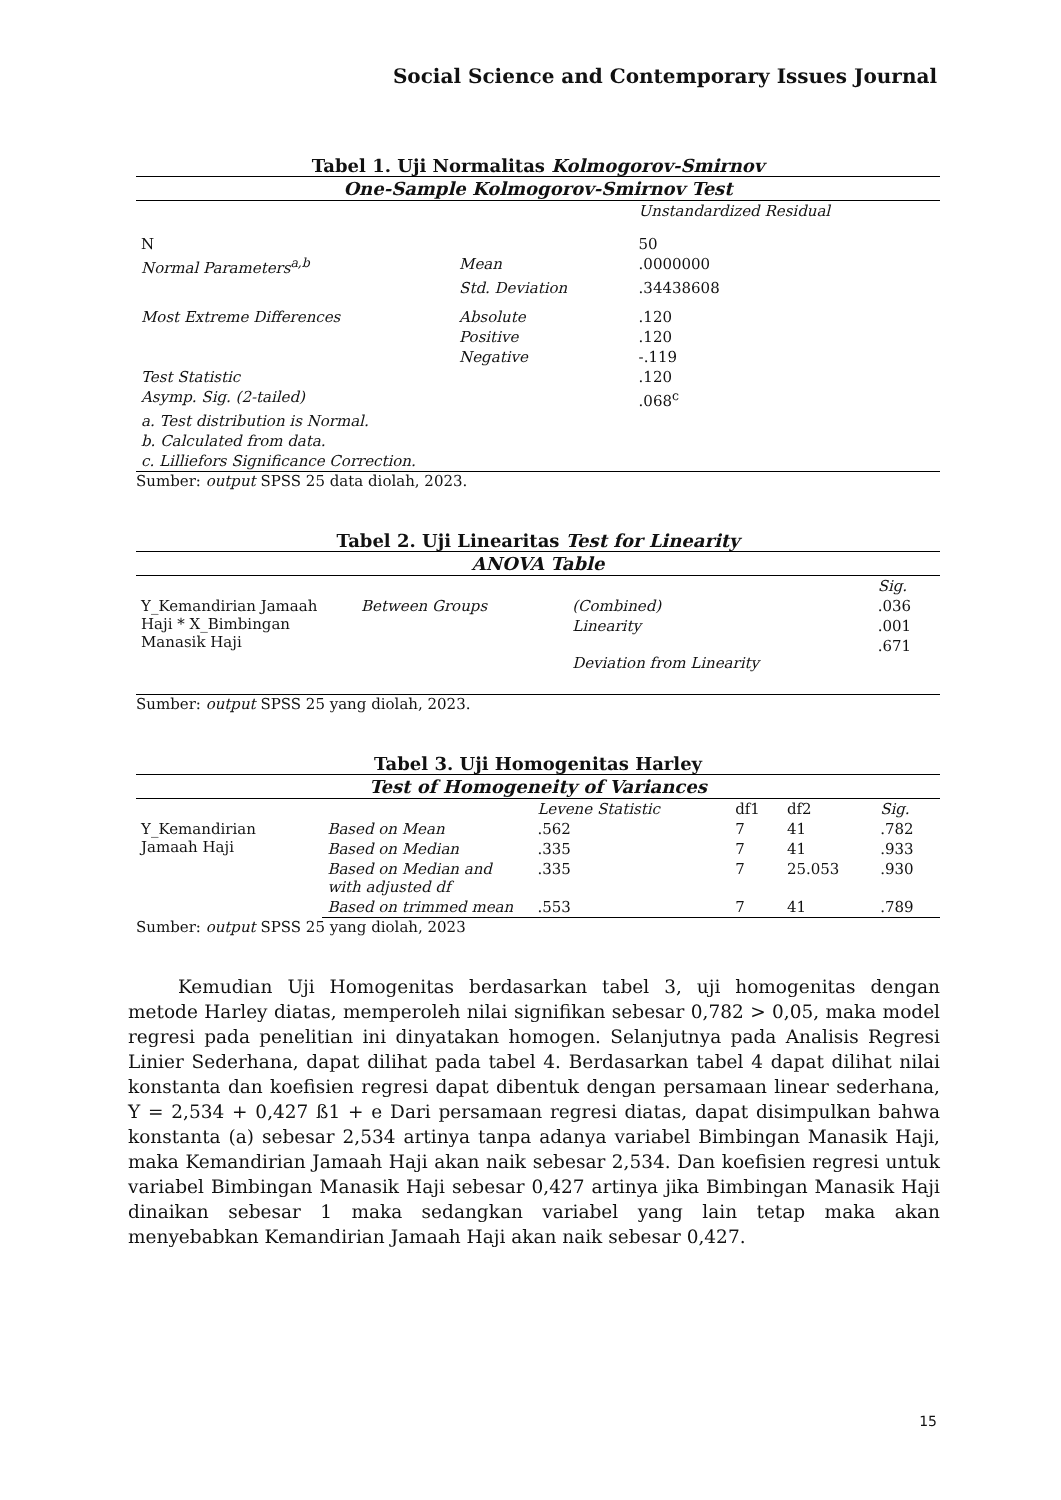Social Science and Contemporary Issues Journal
Tabel 1. Uji Normalitas Kolmogorov-Smirnov
| One-Sample Kolmogorov-Smirnov Test | | |
| --- | --- | --- |
| | | Unstandardized Residual |
| N | | 50 |
| Normal Parameters<sup>a,b</sup> | Mean | .0000000 |
| | Std. Deviation | .34438608 |
| Most Extreme Differences | Absolute | .120 |
| | Positive | .120 |
| | Negative | -.119 |
| Test Statistic | | .120 |
| Asymp. Sig. (2-tailed) | | .068<sup>c</sup> |
| a. Test distribution is Normal. | | |
| b. Calculated from data. | | |
| c. Lilliefors Significance Correction. | | |
Sumber: output SPSS 25 data diolah, 2023.
Tabel 2. Uji Linearitas Test for Linearity
| ANOVA Table | | | |
| --- | --- | --- | --- |
| | | | Sig. |
| Y_Kemandirian Jamaah Haji * X_Bimbingan Manasik Haji | Between Groups | (Combined) | .036 |
| | | Linearity | .001 |
| | | Deviation from Linearity | .671 |
Sumber: output SPSS 25 yang diolah, 2023.
Tabel 3. Uji Homogenitas Harley
| Test of Homogeneity of Variances | | | | | |
| --- | --- | --- | --- | --- | --- |
| | | Levene Statistic | df1 | df2 | Sig. |
| Y_Kemandirian Jamaah Haji | Based on Mean | .562 | 7 | 41 | .782 |
| | Based on Median | .335 | 7 | 41 | .933 |
| | Based on Median and with adjusted df | .335 | 7 | 25.053 | .930 |
| | Based on trimmed mean | .553 | 7 | 41 | .789 |
Sumber: output SPSS 25 yang diolah, 2023
Kemudian Uji Homogenitas berdasarkan tabel 3, uji homogenitas dengan metode Harley diatas, memperoleh nilai signifikan sebesar 0,782 > 0,05, maka model regresi pada penelitian ini dinyatakan homogen. Selanjutnya pada Analisis Regresi Linier Sederhana, dapat dilihat pada tabel 4. Berdasarkan tabel 4 dapat dilihat nilai konstanta dan koefisien regresi dapat dibentuk dengan persamaan linear sederhana, Y = 2,534 + 0,427 ß1 + e Dari persamaan regresi diatas, dapat disimpulkan bahwa konstanta (a) sebesar 2,534 artinya tanpa adanya variabel Bimbingan Manasik Haji, maka Kemandirian Jamaah Haji akan naik sebesar 2,534. Dan koefisien regresi untuk variabel Bimbingan Manasik Haji sebesar 0,427 artinya jika Bimbingan Manasik Haji dinaikan sebesar 1 maka sedangkan variabel yang lain tetap maka akan menyebabkan Kemandirian Jamaah Haji akan naik sebesar 0,427.
15